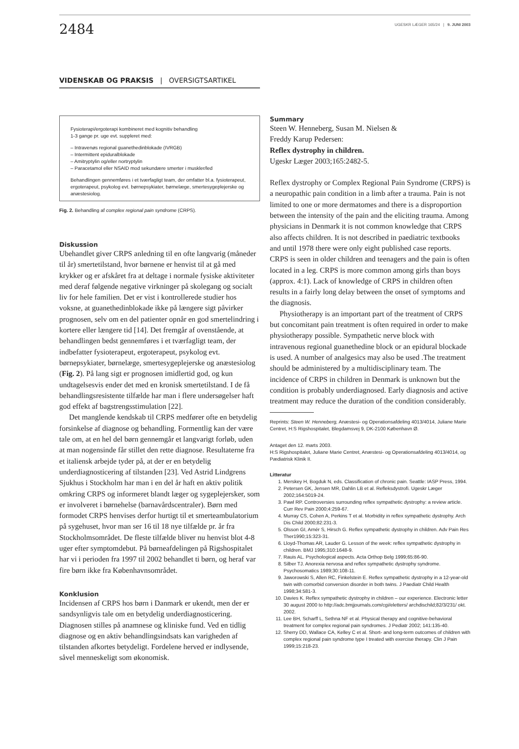2484
UGESKR LÆGER 165/24 | 9. JUNI 2003
VIDENSKAB OG PRAKSIS | OVERSIGTSARTIKEL
Fysioterapi/ergoterapi kombineret med kognitiv behandling
1-3 gange pr. uge evt. suppleret med:
– Intravenøs regional guanethedinblokade (IVRGB)
– Intermittent epiduralblokade
– Amitryptylin og/eller nortryptylin
– Paracetamol eller NSAID mod sekundære smerter i muskler/led
Behandlingen gennemføres i et tværfagligt team, der omfatter bl.a. fysioterapeut, ergoterapeut, psykolog evt. børnepsykiater, børnelæge, smertesygeplejerske og anæstesiolog.
Fig. 2. Behandling af complex regional pain syndrome (CRPS).
Diskussion
Ubehandlet giver CRPS anledning til en ofte langvarig (måneder til år) smertetilstand, hvor børnene er henvist til at gå med krykker og er afskåret fra at deltage i normale fysiske aktiviteter med deraf følgende negative virkninger på skolegang og socialt liv for hele familien. Det er vist i kontrollerede studier hos voksne, at guanethedinblokade ikke på længere sigt påvirker prognosen, selv om en del patienter opnår en god smertelindring i kortere eller længere tid [14]. Det fremgår af ovenstående, at behandlingen bedst gennemføres i et tværfagligt team, der indbefatter fysioterapeut, ergoterapeut, psykolog evt. børnepsykiater, børnelæge, smertesygeplejerske og anæstesiolog (Fig. 2). På lang sigt er prognosen imidlertid god, og kun undtagelsesvis ender det med en kronisk smertetilstand. I de få behandlingsresistente tilfælde har man i flere undersøgelser haft god effekt af bagstrengsstimulation [22].
Det manglende kendskab til CRPS medfører ofte en betydelig forsinkelse af diagnose og behandling. Formentlig kan der være tale om, at en hel del børn gennemgår et langvarigt forløb, uden at man nogensinde får stillet den rette diagnose. Resultaterne fra et italiensk arbejde tyder på, at der er en betydelig underdiagnosticering af tilstanden [23]. Ved Astrid Lindgrens Sjukhus i Stockholm har man i en del år haft en aktiv politik omkring CRPS og informeret blandt læger og sygeplejersker, som er involveret i børnehelse (barnavårdscentraler). Børn med formodet CRPS henvises derfor hurtigt til et smerteambulatorium på sygehuset, hvor man ser 16 til 18 nye tilfælde pr. år fra Stockholmsområdet. De fleste tilfælde bliver nu henvist blot 4-8 uger efter symptomdebut. På børneafdelingen på Rigshospitalet har vi i perioden fra 1997 til 2002 behandlet ti børn, og heraf var fire børn ikke fra Københavnsområdet.
Konklusion
Incidensen af CRPS hos børn i Danmark er ukendt, men der er sandsynligvis tale om en betydelig underdiagnosticering. Diagnosen stilles på anamnese og kliniske fund. Ved en tidlig diagnose og en aktiv behandlingsindsats kan varigheden af tilstanden afkortes betydeligt. Fordelene herved er indlysende, såvel menneskeligt som økonomisk.
Summary
Steen W. Henneberg, Susan M. Nielsen &
Freddy Karup Pedersen:
Reflex dystrophy in children.
Ugeskr Læger 2003;165:2482-5.
Reflex dystrophy or Complex Regional Pain Syndrome (CRPS) is a neuropathic pain condition in a limb after a trauma. Pain is not limited to one or more dermatomes and there is a disproportion between the intensity of the pain and the eliciting trauma. Among physicians in Denmark it is not common knowledge that CRPS also affects children. It is not described in paediatric textbooks and until 1978 there were only eight published case reports. CRPS is seen in older children and teenagers and the pain is often located in a leg. CRPS is more common among girls than boys (approx. 4:1). Lack of knowledge of CRPS in children often results in a fairly long delay between the onset of symptoms and the diagnosis.
Physiotherapy is an important part of the treatment of CRPS but concomitant pain treatment is often required in order to make physiotherapy possible. Sympathetic nerve block with intravenous regional guanethedine block or an epidural blockade is used. A number of analgesics may also be used .The treatment should be administered by a multidisciplinary team. The incidence of CRPS in children in Denmark is unknown but the condition is probably underdiagnosed. Early diagnosis and active treatment may reduce the duration of the condition considerably.
Reprints: Steen W. Henneberg, Anæstesi- og Operationsafdeling 4013/4014, Juliane Marie Centret, H:S Rigshospitalet, Blegdamsvej 9, DK-2100 København Ø.
Antaget den 12. marts 2003.
H:S Rigshospitalet, Juliane Marie Centret, Anæstesi- og Operationsafdeling 4013/4014, og Pædiatrisk Klinik II.
Litteratur
1. Merskey H, Bogduk N, eds. Classification of chronic pain. Seattle: IASP Press, 1994.
2. Petersen GK, Jensen MR, Dahlin LB et al. Refleksdystrofi. Ugeskr Læger 2002;164:5019-24.
3. Pawl RP. Controversies surrounding reflex sympathetic dystrophy: a review article. Curr Rev Pain 2000;4:259-67.
4. Murray CS, Cohen A, Perkins T et al. Morbidity in reflex sympathetic dystrophy. Arch Dis Child 2000;82:231-3.
5. Olsson GI, Arnér S, Hirsch G. Reflex sympathetic dystrophy in children. Adv Pain Res Ther1990;15:323-31.
6. Lloyd-Thomas AR, Lauder G. Lesson of the week: reflex sympathetic dystrophy in children. BMJ 1995;310:1648-9.
7. Rauis AL. Psychological aspects. Acta Orthop Belg 1999;65:86-90.
8. Silber TJ. Anorexia nervosa and reflex sympathetic dystrophy syndrome. Psychosomatics 1989;30:108-11.
9. Jaworowski S, Allen RC, Finkelstein E. Reflex sympathetic dystrophy in a 12-year-old twin with comorbid conversion disorder in both twins. J Paediatr Child Health 1998;34:581-3.
10. Davies K. Reflex sympathetic dystrophy in children – our experience. Electronic letter 30 august 2000 to http://adc.bmjjournals.com/cgi/eletters/ archdischild;82/3/231/ okt. 2002.
11. Lee BH, Scharff L, Sethna NF et al. Physical therapy and cognitive-behavioral treatment for complex regional pain syndromes. J Pediatr 2002; 141:135-40.
12. Sherry DD, Wallace CA, Kelley C et al. Short- and long-term outcomes of children with complex regional pain syndrome type I treated with exercise therapy. Clin J Pain 1999;15:218-23.